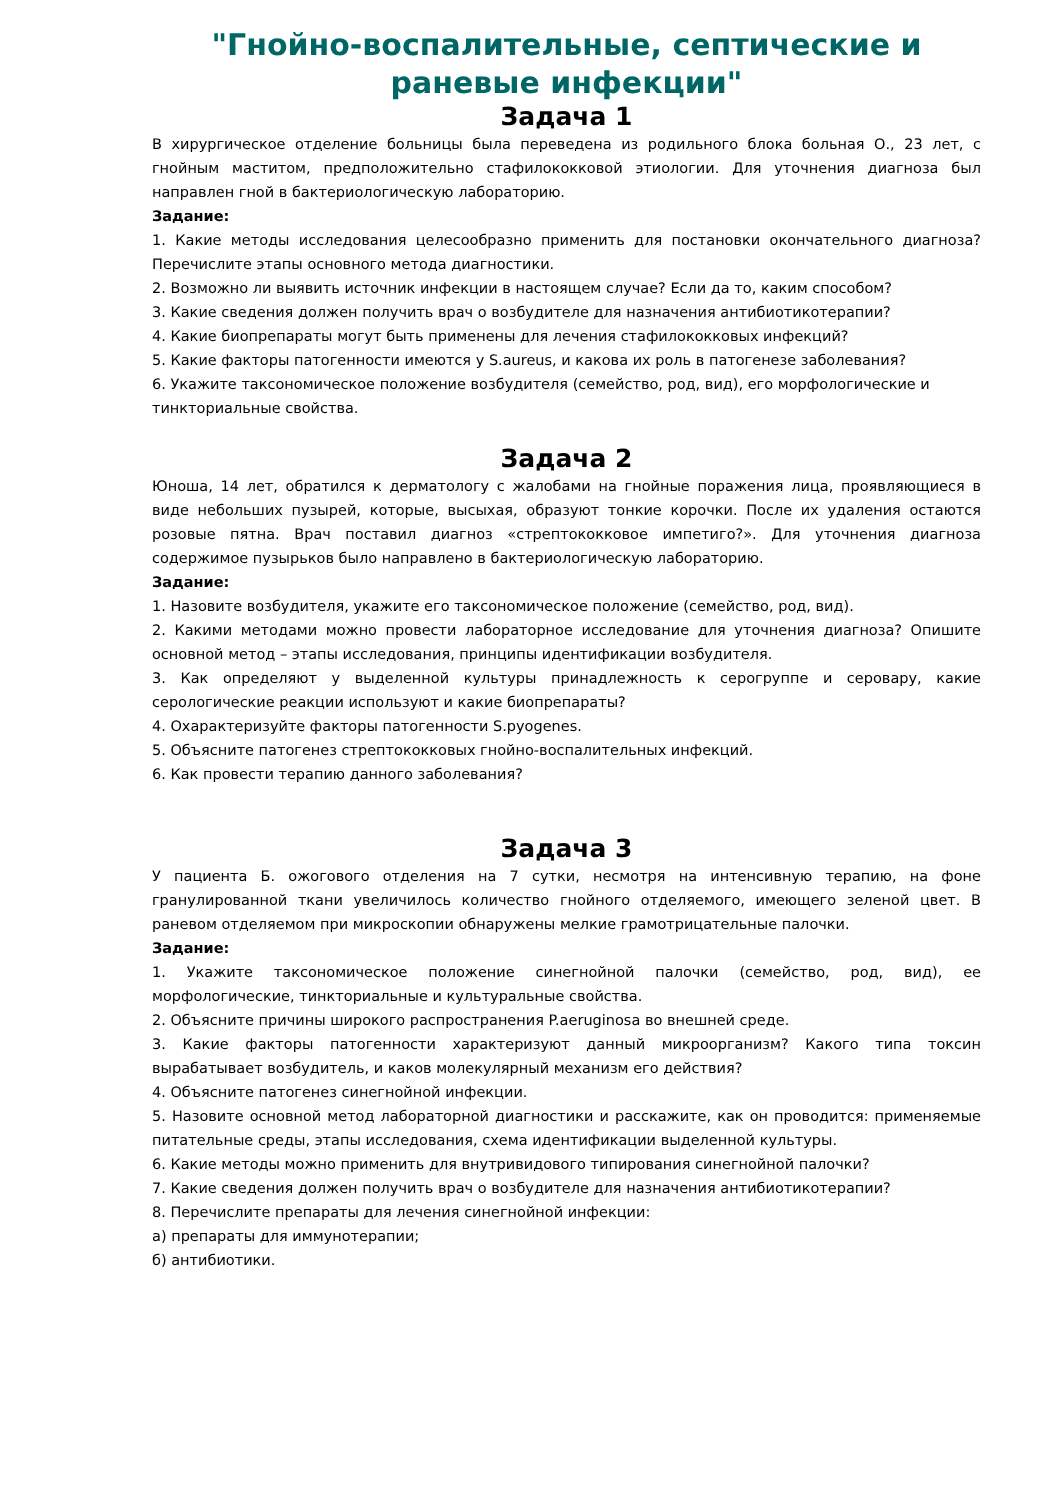"Гнойно-воспалительные, септические и раневые инфекции"
Задача 1
В хирургическое отделение больницы была переведена из родильного блока больная О., 23 лет, с гнойным маститом, предположительно стафилококковой этиологии. Для уточнения диагноза был направлен гной в бактериологическую лабораторию.
Задание:
1. Какие методы исследования целесообразно применить для постановки окончательного диагноза? Перечислите этапы основного метода диагностики.
2. Возможно ли выявить источник инфекции в настоящем случае? Если да то, каким способом?
3. Какие сведения должен получить врач о возбудителе для назначения антибиотикотерапии?
4. Какие биопрепараты могут быть применены для лечения стафилококковых инфекций?
5. Какие факторы патогенности имеются у S.aureus, и какова их роль в патогенезе заболевания?
6. Укажите таксономическое положение возбудителя (семейство, род, вид), его морфологические и
тинкториальные свойства.
Задача 2
Юноша, 14 лет, обратился к дерматологу с жалобами на гнойные поражения лица, проявляющиеся в виде небольших пузырей, которые, высыхая, образуют тонкие корочки. После их удаления остаются розовые пятна. Врач поставил диагноз «стрептококковое импетиго?». Для уточнения диагноза содержимое пузырьков было направлено в бактериологическую лабораторию.
Задание:
1. Назовите возбудителя, укажите его таксономическое положение (семейство, род, вид).
2. Какими методами можно провести лабораторное исследование для уточнения диагноза? Опишите основной метод – этапы исследования, принципы идентификации возбудителя.
3. Как определяют у выделенной культуры принадлежность к серогруппе и серовару, какие серологические реакции используют и какие биопрепараты?
4. Охарактеризуйте факторы патогенности S.pyogenes.
5. Объясните патогенез стрептококковых гнойно-воспалительных инфекций.
6. Как провести терапию данного заболевания?
Задача 3
У пациента Б. ожогового отделения на 7 сутки, несмотря на интенсивную терапию, на фоне гранулированной ткани увеличилось количество гнойного отделяемого, имеющего зеленой цвет. В раневом отделяемом при микроскопии обнаружены мелкие грамотрицательные палочки.
Задание:
1. Укажите таксономическое положение синегнойной палочки (семейство, род, вид), ее морфологические, тинкториальные и культуральные свойства.
2. Объясните причины широкого распространения P.aeruginosa во внешней среде.
3. Какие факторы патогенности характеризуют данный микроорганизм? Какого типа токсин вырабатывает возбудитель, и каков молекулярный механизм его действия?
4. Объясните патогенез синегнойной инфекции.
5. Назовите основной метод лабораторной диагностики и расскажите, как он проводится: применяемые питательные среды, этапы исследования, схема идентификации выделенной культуры.
6. Какие методы можно применить для внутривидового типирования синегнойной палочки?
7. Какие сведения должен получить врач о возбудителе для назначения антибиотикотерапии?
8. Перечислите препараты для лечения синегнойной инфекции:
а) препараты для иммунотерапии;
б) антибиотики.